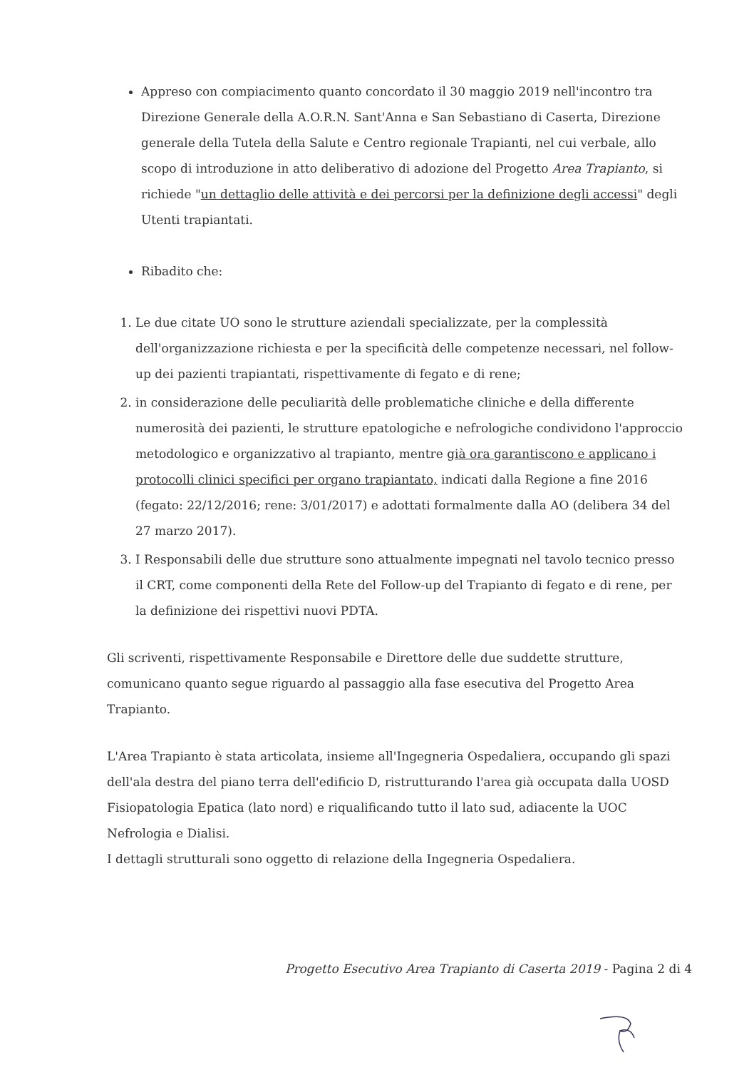Appreso con compiacimento quanto concordato il 30 maggio 2019 nell'incontro tra Direzione Generale della A.O.R.N. Sant'Anna e San Sebastiano di Caserta, Direzione generale della Tutela della Salute e Centro regionale Trapianti, nel cui verbale, allo scopo di introduzione in atto deliberativo di adozione del Progetto Area Trapianto, si richiede "un dettaglio delle attività e dei percorsi per la definizione degli accessi" degli Utenti trapiantati.
Ribadito che:
1. Le due citate UO sono le strutture aziendali specializzate, per la complessità dell'organizzazione richiesta e per la specificità delle competenze necessari, nel follow-up dei pazienti trapiantati, rispettivamente di fegato e di rene;
2. in considerazione delle peculiarità delle problematiche cliniche e della differente numerosità dei pazienti, le strutture epatologiche e nefrologiche condividono l'approccio metodologico e organizzativo al trapianto, mentre già ora garantiscono e applicano i protocolli clinici specifici per organo trapiantato, indicati dalla Regione a fine 2016 (fegato: 22/12/2016; rene: 3/01/2017) e adottati formalmente dalla AO (delibera 34 del 27 marzo 2017).
3. I Responsabili delle due strutture sono attualmente impegnati nel tavolo tecnico presso il CRT, come componenti della Rete del Follow-up del Trapianto di fegato e di rene, per la definizione dei rispettivi nuovi PDTA.
Gli scriventi, rispettivamente Responsabile e Direttore delle due suddette strutture, comunicano quanto segue riguardo al passaggio alla fase esecutiva del Progetto Area Trapianto.
L'Area Trapianto è stata articolata, insieme all'Ingegneria Ospedaliera, occupando gli spazi dell'ala destra del piano terra dell'edificio D, ristrutturando l'area già occupata dalla UOSD Fisiopatologia Epatica (lato nord) e riqualificando tutto il lato sud, adiacente la UOC Nefrologia e Dialisi.
I dettagli strutturali sono oggetto di relazione della Ingegneria Ospedaliera.
Progetto Esecutivo Area Trapianto di Caserta 2019 - Pagina 2 di 4